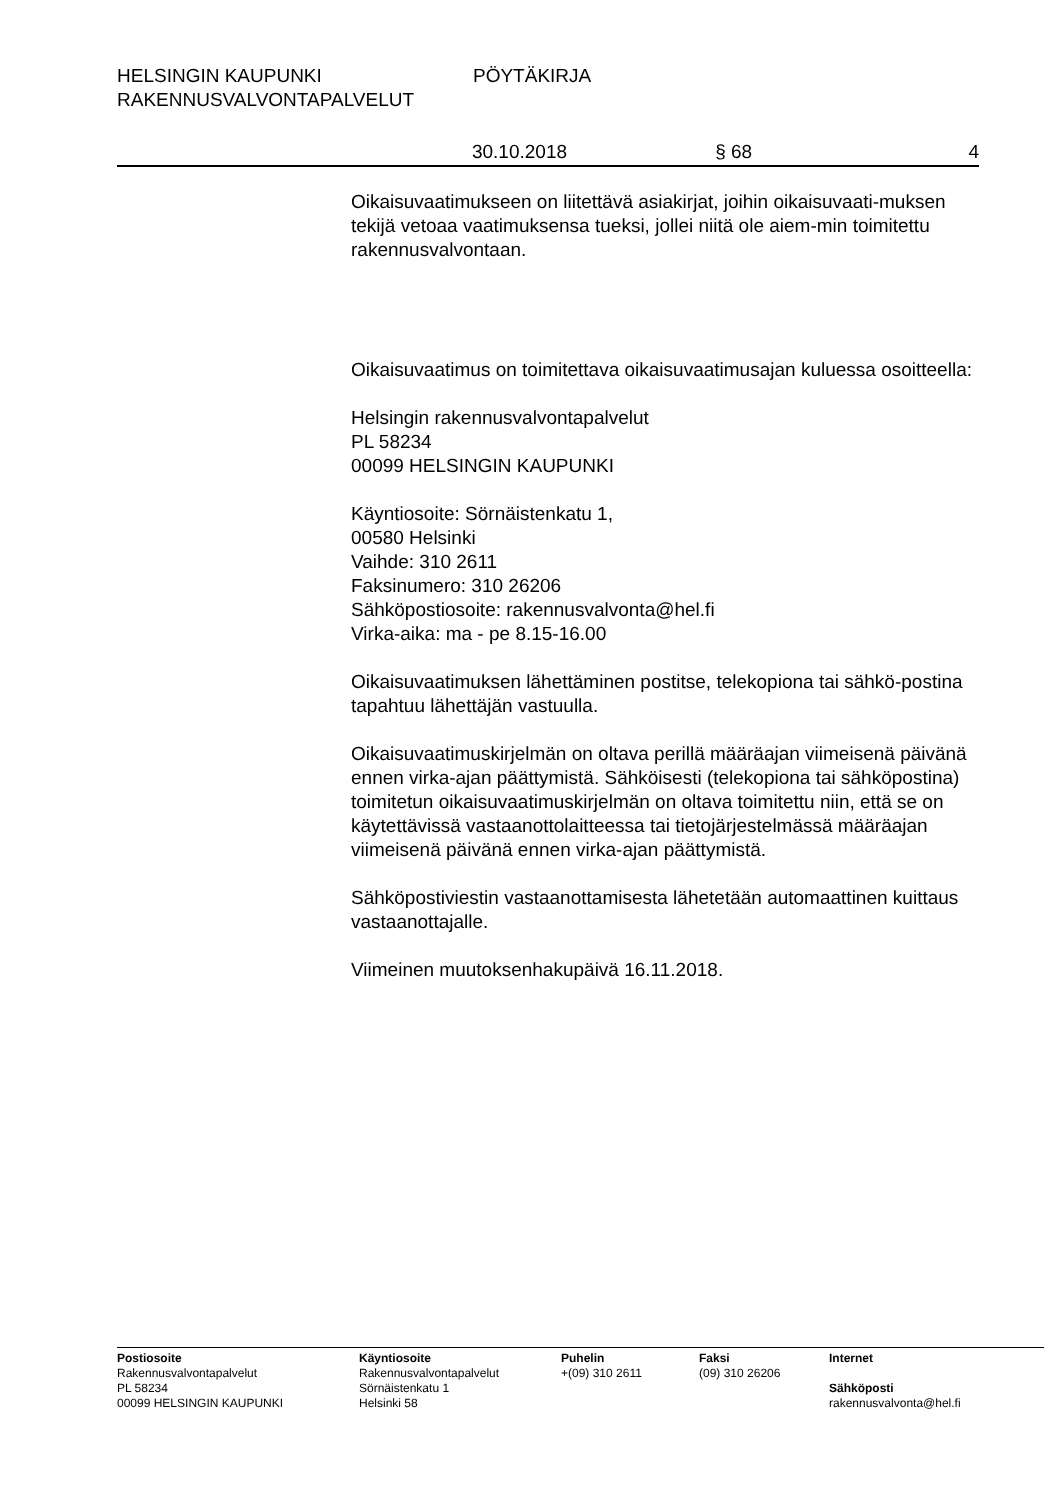HELSINGIN KAUPUNKI PÖYTÄKIRJA
RAKENNUSVALVONTAPALVELUT
30.10.2018 § 68 4
Oikaisuvaatimukseen on liitettävä asiakirjat, joihin oikaisuvaati-muksen tekijä vetoaa vaatimuksensa tueksi, jollei niitä ole aiem-min toimitettu rakennusvalvontaan.
Oikaisuvaatimus on toimitettava oikaisuvaatimusajan kuluessa osoitteella:
Helsingin rakennusvalvontapalvelut
PL 58234
00099 HELSINGIN KAUPUNKI
Käyntiosoite: Sörnäistenkatu 1,
00580 Helsinki
Vaihde: 310 2611
Faksinumero: 310 26206
Sähköpostiosoite: rakennusvalvonta@hel.fi
Virka-aika: ma - pe 8.15-16.00
Oikaisuvaatimuksen lähettäminen postitse, telekopiona tai sähkö-postina tapahtuu lähettäjän vastuulla.
Oikaisuvaatimuskirjelmän on oltava perillä määräajan viimeisenä päivänä ennen virka-ajan päättymistä. Sähköisesti (telekopiona tai sähköpostina) toimitetun oikaisuvaatimuskirjelmän on oltava toimitettu niin, että se on käytettävissä vastaanottolaitteessa tai tietojärjestelmässä määräajan viimeisenä päivänä ennen virka-ajan päättymistä.
Sähköpostiviestin vastaanottamisesta lähetetään automaattinen kuittaus vastaanottajalle.
Viimeinen muutoksenhakupäivä 16.11.2018.
Postiosoite
Rakennusvalvontapalvelut
PL 58234
00099 HELSINGIN KAUPUNKI
Käyntiosoite
Rakennusvalvontapalvelut
Sörnäistenkatu 1
Helsinki 58
Puhelin
+(09) 310 2611
Faksi
(09) 310 26206
Internet
Sähköposti
rakennusvalvonta@hel.fi